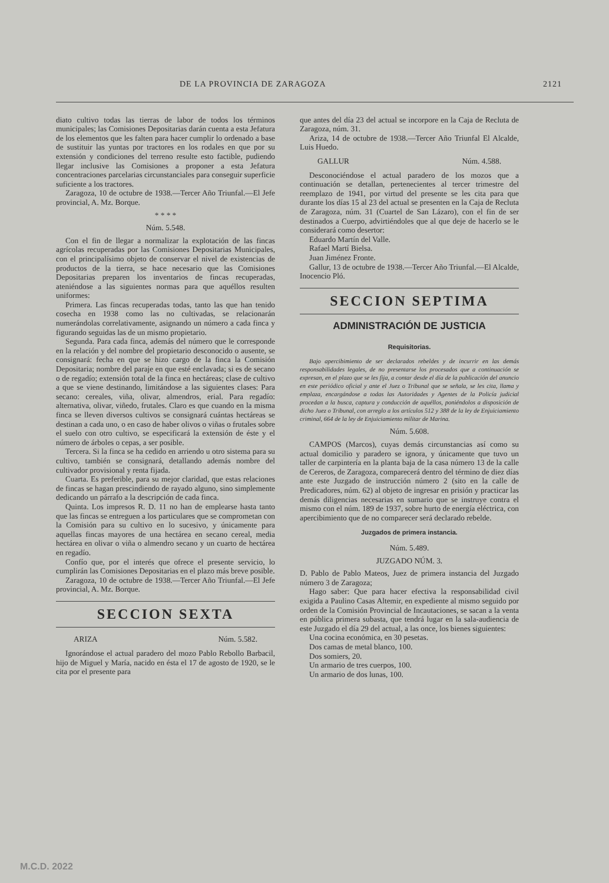DE LA PROVINCIA DE ZARAGOZA 2121
diato cultivo todas las tierras de labor de todos los términos municipales; las Comisiones Depositarias darán cuenta a esta Jefatura de los elementos que les falten para hacer cumplir lo ordenado a base de sustituir las yuntas por tractores en los rodales en que por su extensión y condiciones del terreno resulte esto factible, pudiendo llegar inclusive las Comisiones a proponer a esta Jefatura concentraciones parcelarias circunstanciales para conseguir superficie suficiente a los tractores.
Zaragoza, 10 de octubre de 1938.—Tercer Año Triunfal.—El Jefe provincial, A. Mz. Borque.
* * * *
Núm. 5.548.
Con el fin de llegar a normalizar la explotación de las fincas agrícolas recuperadas por las Comisiones Depositarias Municipales, con el principalísimo objeto de conservar el nivel de existencias de productos de la tierra, se hace necesario que las Comisiones Depositarias preparen los inventarios de fincas recuperadas, ateniéndose a las siguientes normas para que aquéllos resulten uniformes:
Primera. Las fincas recuperadas todas, tanto las que han tenido cosecha en 1938 como las no cultivadas, se relacionarán numerándolas correlativamente, asignando un número a cada finca y figurando seguidas las de un mismo propietario.
Segunda. Para cada finca, además del número que le corresponde en la relación y del nombre del propietario desconocido o ausente, se consignará: fecha en que se hizo cargo de la finca la Comisión Depositaria; nombre del paraje en que esté enclavada; si es de secano o de regadío; extensión total de la finca en hectáreas; clase de cultivo a que se viene destinando, limitándose a las siguientes clases: Para secano: cereales, viña, olivar, almendros, erial. Para regadío: alternativa, olivar, viñedo, frutales. Claro es que cuando en la misma finca se lleven diversos cultivos se consignará cuántas hectáreas se destinan a cada uno, o en caso de haber olivos o viñas o frutales sobre el suelo con otro cultivo, se especificará la extensión de éste y el número de árboles o cepas, a ser posible.
Tercera. Si la finca se ha cedido en arriendo u otro sistema para su cultivo, también se consignará, detallando además nombre del cultivador provisional y renta fijada.
Cuarta. Es preferible, para su mejor claridad, que estas relaciones de fincas se hagan prescindiendo de rayado alguno, sino simplemente dedicando un párrafo a la descripción de cada finca.
Quinta. Los impresos R. D. 11 no han de emplearse hasta tanto que las fincas se entreguen a los particulares que se comprometan con la Comisión para su cultivo en lo sucesivo, y únicamente para aquellas fincas mayores de una hectárea en secano cereal, media hectárea en olivar o viña o almendro secano y un cuarto de hectárea en regadío.
Confío que, por el interés que ofrece el presente servicio, lo cumplirán las Comisiones Depositarias en el plazo más breve posible.
Zaragoza, 10 de octubre de 1938.—Tercer Año Triunfal.—El Jefe provincial, A. Mz. Borque.
SECCION SEXTA
ARIZA Núm. 5.582.
Ignorándose el actual paradero del mozo Pablo Rebollo Barbacil, hijo de Miguel y María, nacido en ésta el 17 de agosto de 1920, se le cita por el presente para
que antes del día 23 del actual se incorpore en la Caja de Recluta de Zaragoza, núm. 31.
Ariza, 14 de octubre de 1938.—Tercer Año Triunfal El Alcalde, Luis Huedo.
GALLUR Núm. 4.588.
Desconociéndose el actual paradero de los mozos que a continuación se detallan, pertenecientes al tercer trimestre del reemplazo de 1941, por virtud del presente se les cita para que durante los días 15 al 23 del actual se presenten en la Caja de Recluta de Zaragoza, núm. 31 (Cuartel de San Lázaro), con el fin de ser destinados a Cuerpo, advirtiéndoles que al que deje de hacerlo se le considerará como desertor:
Eduardo Martín del Valle.
Rafael Martí Bielsa.
Juan Jiménez Fronte.
Gallur, 13 de octubre de 1938.—Tercer Año Triunfal.—El Alcalde, Inocencio Pló.
SECCION SEPTIMA
ADMINISTRACIÓN DE JUSTICIA
Requisitorias.
Bajo apercibimiento de ser declarados rebeldes y de incurrir en las demás responsabilidades legales, de no presentarse los procesados que a continuación se expresan, en el plazo que se les fija, a contar desde el día de la publicación del anuncio en este periódico oficial y ante el Juez o Tribunal que se señala, se les cita, llama y emplaza, encargándose a todas las Autoridades y Agentes de la Policía judicial procedan a la busca, captura y conducción de aquéllos, poniéndolos a disposición de dicho Juez o Tribunal, con arreglo a los artículos 512 y 388 de la ley de Enjuiciamiento criminal, 664 de la ley de Enjuiciamiento militar de Marina.
Núm. 5.608.
CAMPOS (Marcos), cuyas demás circunstancias así como su actual domicilio y paradero se ignora, y únicamente que tuvo un taller de carpintería en la planta baja de la casa número 13 de la calle de Cereros, de Zaragoza, comparecerá dentro del término de diez días ante este Juzgado de instrucción número 2 (sito en la calle de Predicadores, núm. 62) al objeto de ingresar en prisión y practicar las demás diligencias necesarias en sumario que se instruye contra el mismo con el núm. 189 de 1937, sobre hurto de energía eléctrica, con apercibimiento que de no comparecer será declarado rebelde.
Juzgados de primera instancia.
Núm. 5.489.
JUZGADO NÚM. 3.
D. Pablo de Pablo Mateos, Juez de primera instancia del Juzgado número 3 de Zaragoza;
Hago saber: Que para hacer efectiva la responsabilidad civil exigida a Paulino Casas Altemir, en expediente al mismo seguido por orden de la Comisión Provincial de Incautaciones, se sacan a la venta en pública primera subasta, que tendrá lugar en la sala-audiencia de este Juzgado el día 29 del actual, a las once, los bienes siguientes:
Una cocina económica, en 30 pesetas.
Dos camas de metal blanco, 100.
Dos somiers, 20.
Un armario de tres cuerpos, 100.
Un armario de dos lunas, 100.
M.C.D. 2022